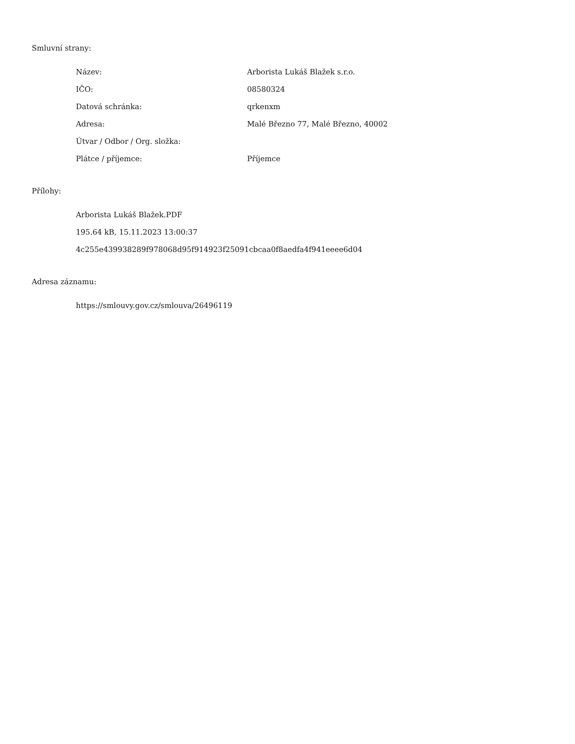Smluvní strany:
| Název: | Arborista Lukáš Blažek s.r.o. |
| IČO: | 08580324 |
| Datová schránka: | qrkenxm |
| Adresa: | Malé Březno 77, Malé Březno, 40002 |
| Útvar / Odbor / Org. složka: | |
| Plátce / příjemce: | Příjemce |
Přílohy:
Arborista Lukáš Blažek.PDF
195.64 kB, 15.11.2023 13:00:37
4c255e439938289f978068d95f914923f25091cbcaa0f8aedfa4f941eeee6d04
Adresa záznamu:
https://smlouvy.gov.cz/smlouva/26496119